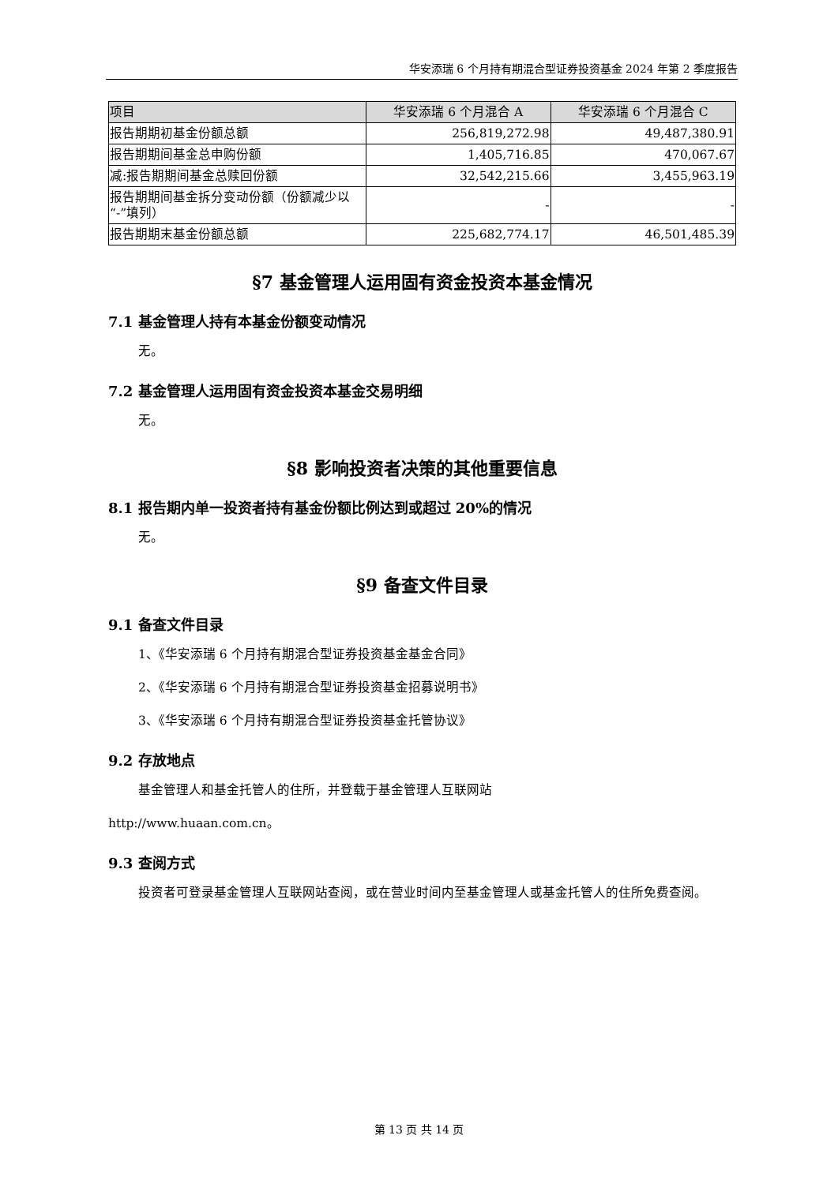华安添瑞 6 个月持有期混合型证券投资基金 2024 年第 2 季度报告
| 项目 | 华安添瑞 6 个月混合 A | 华安添瑞 6 个月混合 C |
| --- | --- | --- |
| 报告期期初基金份额总额 | 256,819,272.98 | 49,487,380.91 |
| 报告期期间基金总申购份额 | 1,405,716.85 | 470,067.67 |
| 减:报告期期间基金总赎回份额 | 32,542,215.66 | 3,455,963.19 |
| 报告期期间基金拆分变动份额（份额减少以“-”填列） | - | - |
| 报告期期末基金份额总额 | 225,682,774.17 | 46,501,485.39 |
§7 基金管理人运用固有资金投资本基金情况
7.1 基金管理人持有本基金份额变动情况
无。
7.2 基金管理人运用固有资金投资本基金交易明细
无。
§8 影响投资者决策的其他重要信息
8.1 报告期内单一投资者持有基金份额比例达到或超过 20%的情况
无。
§9 备查文件目录
9.1 备查文件目录
1、《华安添瑞 6 个月持有期混合型证券投资基金基金合同》
2、《华安添瑞 6 个月持有期混合型证券投资基金招募说明书》
3、《华安添瑞 6 个月持有期混合型证券投资基金托管协议》
9.2 存放地点
基金管理人和基金托管人的住所，并登载于基金管理人互联网站
http://www.huaan.com.cn。
9.3 查阅方式
投资者可登录基金管理人互联网站查阅，或在营业时间内至基金管理人或基金托管人的住所免费查阅。
第 13 页 共 14 页